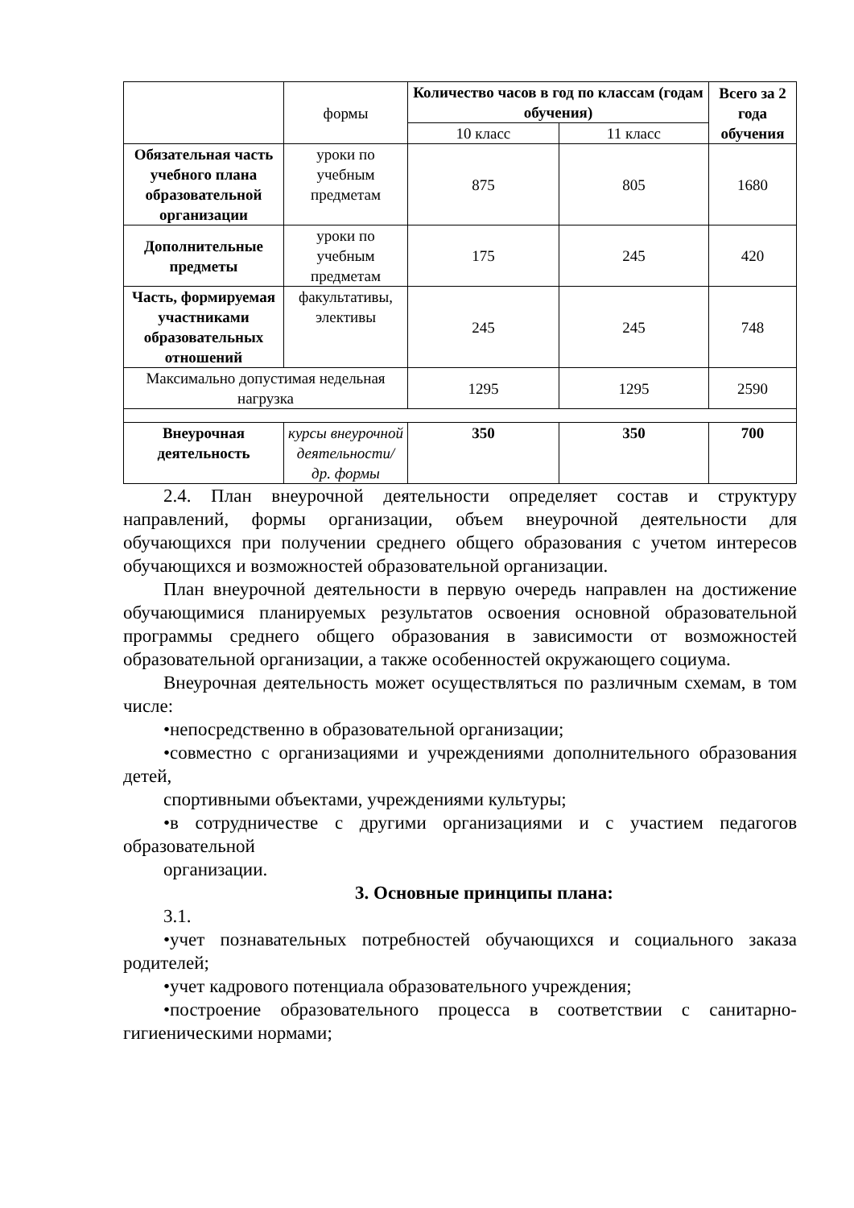| | формы | Количество часов в год по классам (годам обучения) | | Всего за 2 года обучения |
| | | 10 класс | 11 класс | |
| Обязательная часть учебного плана образовательной организации | уроки по учебным предметам | 875 | 805 | 1680 |
| Дополнительные предметы | уроки по учебным предметам | 175 | 245 | 420 |
| Часть, формируемая участниками образовательных отношений | факультативы, элективы | 245 | 245 | 748 |
| Максимально допустимая недельная нагрузка | | 1295 | 1295 | 2590 |
| Внеурочная деятельность | курсы внеурочной деятельности/ др. формы | 350 | 350 | 700 |
2.4. План внеурочной деятельности определяет состав и структуру направлений, формы организации, объем внеурочной деятельности для обучающихся при получении среднего общего образования с учетом интересов обучающихся и возможностей образовательной организации.
План внеурочной деятельности в первую очередь направлен на достижение обучающимися планируемых результатов освоения основной образовательной программы среднего общего образования в зависимости от возможностей образовательной организации, а также особенностей окружающего социума.
Внеурочная деятельность может осуществляться по различным схемам, в том числе:
•непосредственно в образовательной организации;
•совместно с организациями и учреждениями дополнительного образования детей,
спортивными объектами, учреждениями культуры;
•в сотрудничестве с другими организациями и с участием педагогов образовательной
организации.
3. Основные принципы плана:
3.1.
•учет познавательных потребностей обучающихся и социального заказа родителей;
•учет кадрового потенциала образовательного учреждения;
•построение образовательного процесса в соответствии с санитарно-гигиеническими нормами;